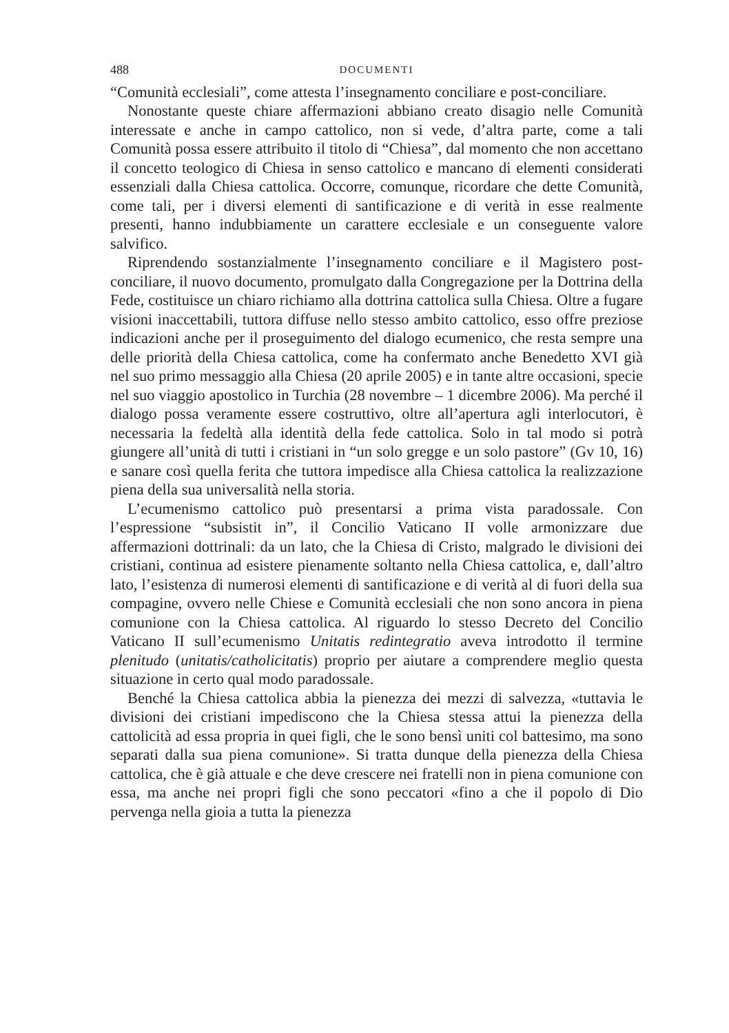488 DOCUMENTI
“Comunità ecclesiali”, come attesta l’insegnamento conciliare e post-conciliare.
Nonostante queste chiare affermazioni abbiano creato disagio nelle Comunità interessate e anche in campo cattolico, non si vede, d’altra parte, come a tali Comunità possa essere attribuito il titolo di “Chiesa”, dal momento che non accettano il concetto teologico di Chiesa in senso cattolico e mancano di elementi considerati essenziali dalla Chiesa cattolica. Occorre, comunque, ricordare che dette Comunità, come tali, per i diversi elementi di santificazione e di verità in esse realmente presenti, hanno indubbiamente un carattere ecclesiale e un conseguente valore salvifico.
Riprendendo sostanzialmente l’insegnamento conciliare e il Magistero post-conciliare, il nuovo documento, promulgato dalla Congregazione per la Dottrina della Fede, costituisce un chiaro richiamo alla dottrina cattolica sulla Chiesa. Oltre a fugare visioni inaccettabili, tuttora diffuse nello stesso ambito cattolico, esso offre preziose indicazioni anche per il proseguimento del dialogo ecumenico, che resta sempre una delle priorità della Chiesa cattolica, come ha confermato anche Benedetto XVI già nel suo primo messaggio alla Chiesa (20 aprile 2005) e in tante altre occasioni, specie nel suo viaggio apostolico in Turchia (28 novembre – 1 dicembre 2006). Ma perché il dialogo possa veramente essere costruttivo, oltre all’apertura agli interlocutori, è necessaria la fedeltà alla identità della fede cattolica. Solo in tal modo si potrà giungere all’unità di tutti i cristiani in “un solo gregge e un solo pastore” (Gv 10, 16) e sanare così quella ferita che tuttora impedisce alla Chiesa cattolica la realizzazione piena della sua universalità nella storia.
L’ecumenismo cattolico può presentarsi a prima vista paradossale. Con l’espressione “subsistit in”, il Concilio Vaticano II volle armonizzare due affermazioni dottrinali: da un lato, che la Chiesa di Cristo, malgrado le divisioni dei cristiani, continua ad esistere pienamente soltanto nella Chiesa cattolica, e, dall’altro lato, l’esistenza di numerosi elementi di santificazione e di verità al di fuori della sua compagine, ovvero nelle Chiese e Comunità ecclesiali che non sono ancora in piena comunione con la Chiesa cattolica. Al riguardo lo stesso Decreto del Concilio Vaticano II sull’ecumenismo Unitatis redintegratio aveva introdotto il termine plenitudo (unitatis/catholicitatis) proprio per aiutare a comprendere meglio questa situazione in certo qual modo paradossale.
Benché la Chiesa cattolica abbia la pienezza dei mezzi di salvezza, «tuttavia le divisioni dei cristiani impediscono che la Chiesa stessa attui la pienezza della cattolicità ad essa propria in quei figli, che le sono bensì uniti col battesimo, ma sono separati dalla sua piena comunione». Si tratta dunque della pienezza della Chiesa cattolica, che è già attuale e che deve crescere nei fratelli non in piena comunione con essa, ma anche nei propri figli che sono peccatori «fino a che il popolo di Dio pervenga nella gioia a tutta la pienezza